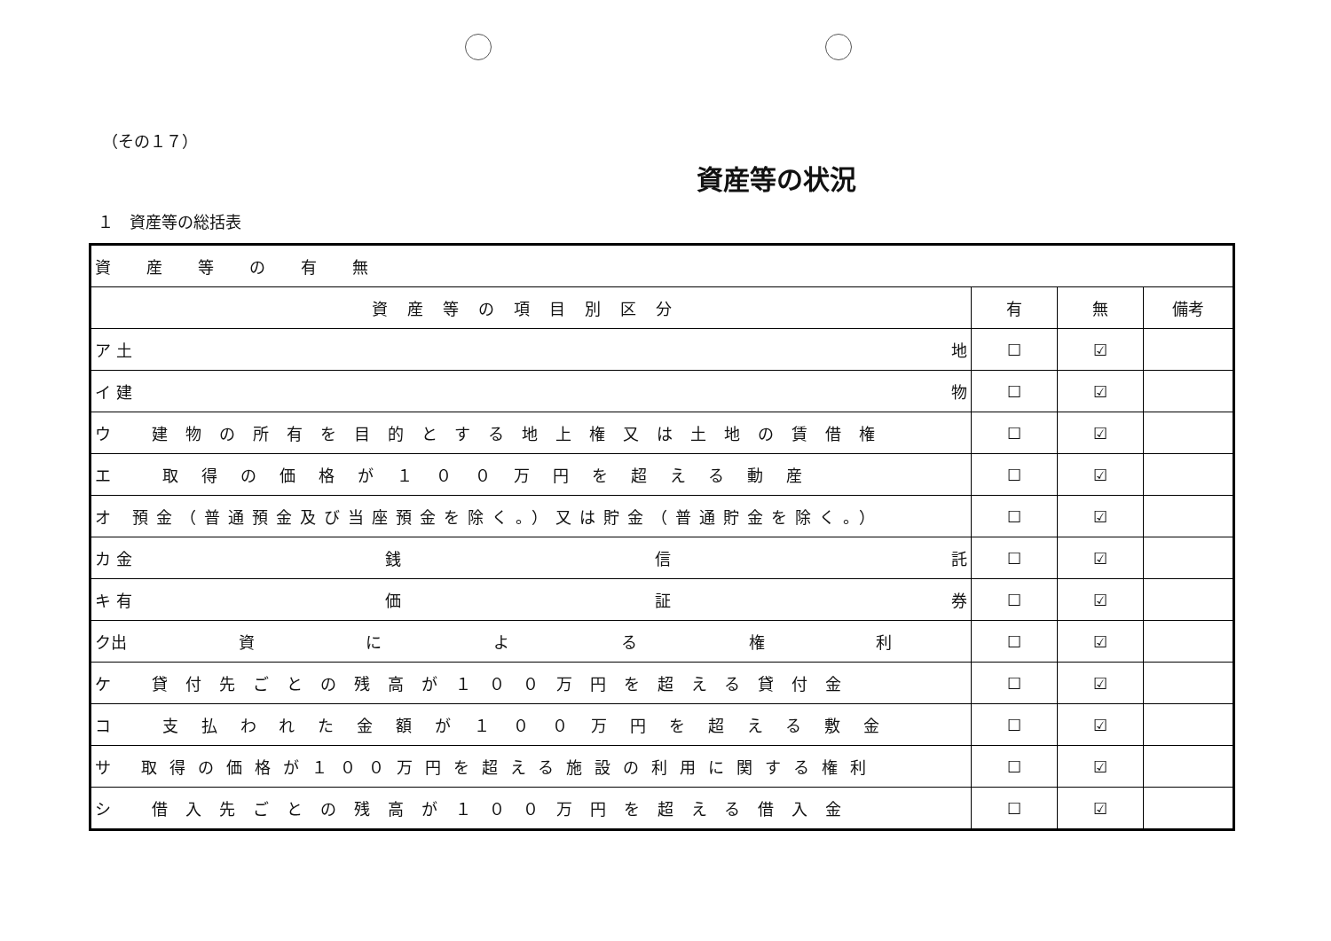（その１７）
資産等の状況
１　資産等の総括表
| 資産等の有無 | | | |
| 資産等の項目別区分 | 有 | 無 | 備考 |
| ア 土 地 | ☐ | ☑ | |
| イ 建 物 | ☐ | ☑ | |
| ウ 建物の所有を目的とする地上権又は土地の賃借権 | ☐ | ☑ | |
| エ 取得の価格が１００万円を超える動産 | ☐ | ☑ | |
| オ 預金（普通預金及び当座預金を除く。）又は貯金（普通貯金を除く。） | ☐ | ☑ | |
| カ 金 銭 信 託 | ☐ | ☑ | |
| キ 有 価 証 券 | ☐ | ☑ | |
| ク出 資 に よ る 権 利 | ☐ | ☑ | |
| ケ 貸付先ごとの残高が１００万円を超える貸付金 | ☐ | ☑ | |
| コ 支払われた金額が１００万円を超える敷金 | ☐ | ☑ | |
| サ 取得の価格が１００万円を超える施設の利用に関する権利 | ☐ | ☑ | |
| シ 借入先ごとの残高が１００万円を超える借入金 | ☐ | ☑ | |